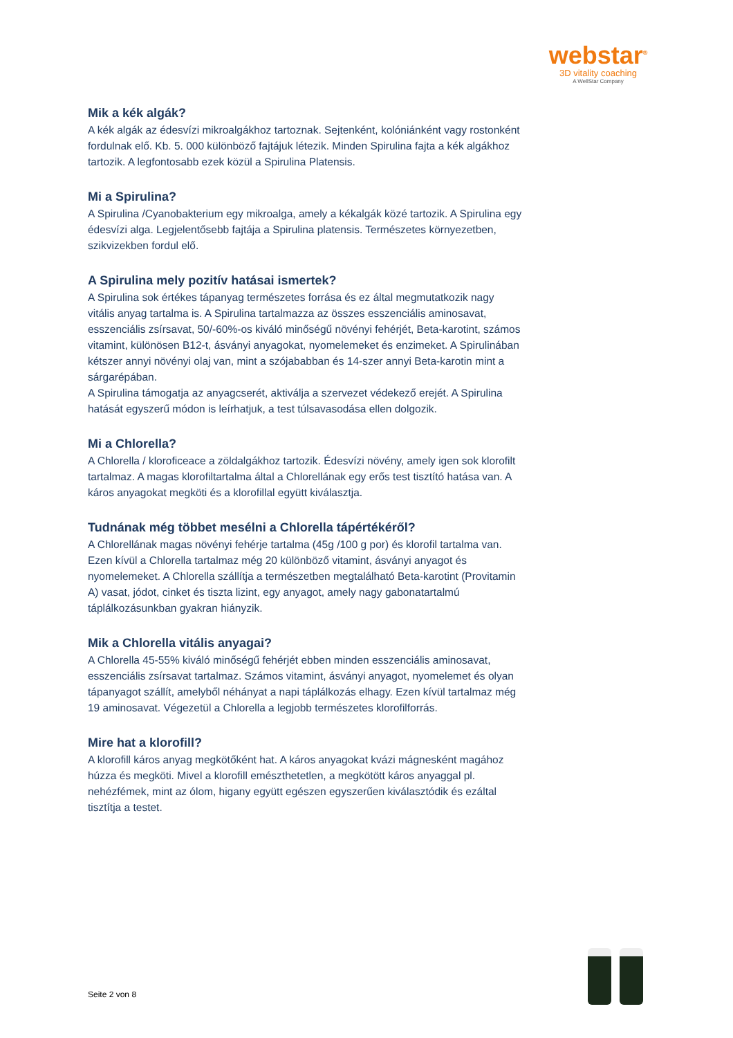webstar<sup>®</sup>
3D vitality coaching
A WellStar Company
Mik a kék algák?
A kék algák az édesvízi mikroalgákhoz tartoznak. Sejtenként, kolóniánként vagy rostonként fordulnak elő. Kb. 5. 000 különböző fajtájuk létezik. Minden Spirulina fajta a kék algákhoz tartozik. A legfontosabb ezek közül a Spirulina Platensis.
Mi a Spirulina?
A Spirulina /Cyanobakterium egy mikroalga, amely a kékalgák közé tartozik. A Spirulina egy édesvízi alga. Legjelentősebb fajtája a Spirulina platensis. Természetes környezetben, szikvizekben fordul elő.
A Spirulina mely pozitív hatásai ismertek?
A Spirulina sok értékes tápanyag természetes forrása és ez által megmutatkozik nagy vitális anyag tartalma is. A Spirulina tartalmazza az összes esszenciális aminosavat, esszenciális zsírsavat, 50/-60%-os kiváló minőségű növényi fehérjét, Beta-karotint, számos vitamint, különösen B12-t, ásványi anyagokat, nyomelemeket és enzimeket. A Spirulinában kétszer annyi növényi olaj van, mint a szójababban és 14-szer annyi Beta-karotin mint a sárgarépában.
A Spirulina támogatja az anyagcserét, aktiválja a szervezet védekező erejét. A Spirulina hatását egyszerű módon is leírhatjuk, a test túlsavasodása ellen dolgozik.
Mi a Chlorella?
A Chlorella / kloroficeace a zöldalgákhoz tartozik. Édesvízi növény, amely igen sok klorofilt tartalmaz. A magas klorofiltartalma által a Chlorellának egy erős test tisztító hatása van. A káros anyagokat megköti és a klorofillal együtt kiválasztja.
Tudnának még többet mesélni a Chlorella tápértékéről?
A Chlorellának magas növényi fehérje tartalma (45g /100 g por) és klorofil tartalma van. Ezen kívül a Chlorella tartalmaz még 20 különböző vitamint, ásványi anyagot és nyomelemeket. A Chlorella szállítja a természetben megtalálható Beta-karotint (Provitamin A) vasat, jódot, cinket és tiszta lizint, egy anyagot, amely nagy gabonatartalmú táplálkozásunkban gyakran hiányzik.
Mik a Chlorella vitális anyagai?
A Chlorella 45-55% kiváló minőségű fehérjét ebben minden esszenciális aminosavat, esszenciális zsírsavat tartalmaz. Számos vitamint, ásványi anyagot, nyomelemet és olyan tápanyagot szállít, amelyből néhányat a napi táplálkozás elhagy. Ezen kívül tartalmaz még 19 aminosavat. Végezetül a Chlorella a legjobb természetes klorofilforrás.
Mire hat a klorofill?
A klorofill káros anyag megkötőként hat. A káros anyagokat kvázi mágnesként magához húzza és megköti. Mivel a klorofill emészthetetlen, a megkötött káros anyaggal pl. nehézfémek, mint az ólom, higany együtt egészen egyszerűen kiválasztódik és ezáltal tisztítja a testet.
Seite 2 von 8